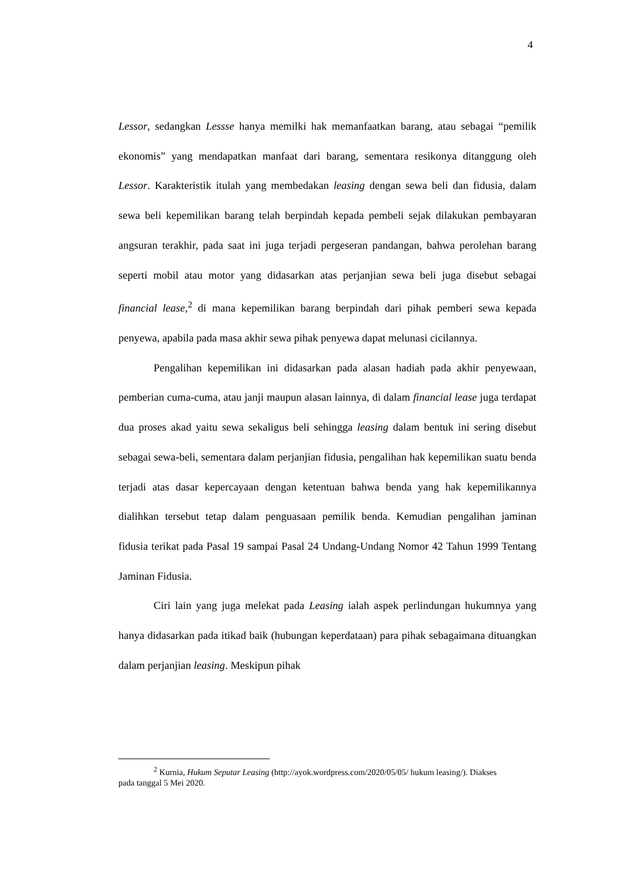4
Lessor, sedangkan Lessse hanya memilki hak memanfaatkan barang, atau sebagai “pemilik ekonomis” yang mendapatkan manfaat dari barang, sementara resikonya ditanggung oleh Lessor. Karakteristik itulah yang membedakan leasing dengan sewa beli dan fidusia, dalam sewa beli kepemilikan barang telah berpindah kepada pembeli sejak dilakukan pembayaran angsuran terakhir, pada saat ini juga terjadi pergeseran pandangan, bahwa perolehan barang seperti mobil atau motor yang didasarkan atas perjanjian sewa beli juga disebut sebagai financial lease,<sup>2</sup> di mana kepemilikan barang berpindah dari pihak pemberi sewa kepada penyewa, apabila pada masa akhir sewa pihak penyewa dapat melunasi cicilannya.
Pengalihan kepemilikan ini didasarkan pada alasan hadiah pada akhir penyewaan, pemberian cuma-cuma, atau janji maupun alasan lainnya, di dalam financial lease juga terdapat dua proses akad yaitu sewa sekaligus beli sehingga leasing dalam bentuk ini sering disebut sebagai sewa-beli, sementara dalam perjanjian fidusia, pengalihan hak kepemilikan suatu benda terjadi atas dasar kepercayaan dengan ketentuan bahwa benda yang hak kepemilikannya dialihkan tersebut tetap dalam penguasaan pemilik benda. Kemudian pengalihan jaminan fidusia terikat pada Pasal 19 sampai Pasal 24 Undang-Undang Nomor 42 Tahun 1999 Tentang Jaminan Fidusia.
Ciri lain yang juga melekat pada Leasing ialah aspek perlindungan hukumnya yang hanya didasarkan pada itikad baik (hubungan keperdataan) para pihak sebagaimana dituangkan dalam perjanjian leasing. Meskipun pihak
<sup>2</sup> Kurnia, Hukum Seputar Leasing (http://ayok.wordpress.com/2020/05/05/ hukum leasing/). Diakses pada tanggal 5 Mei 2020.